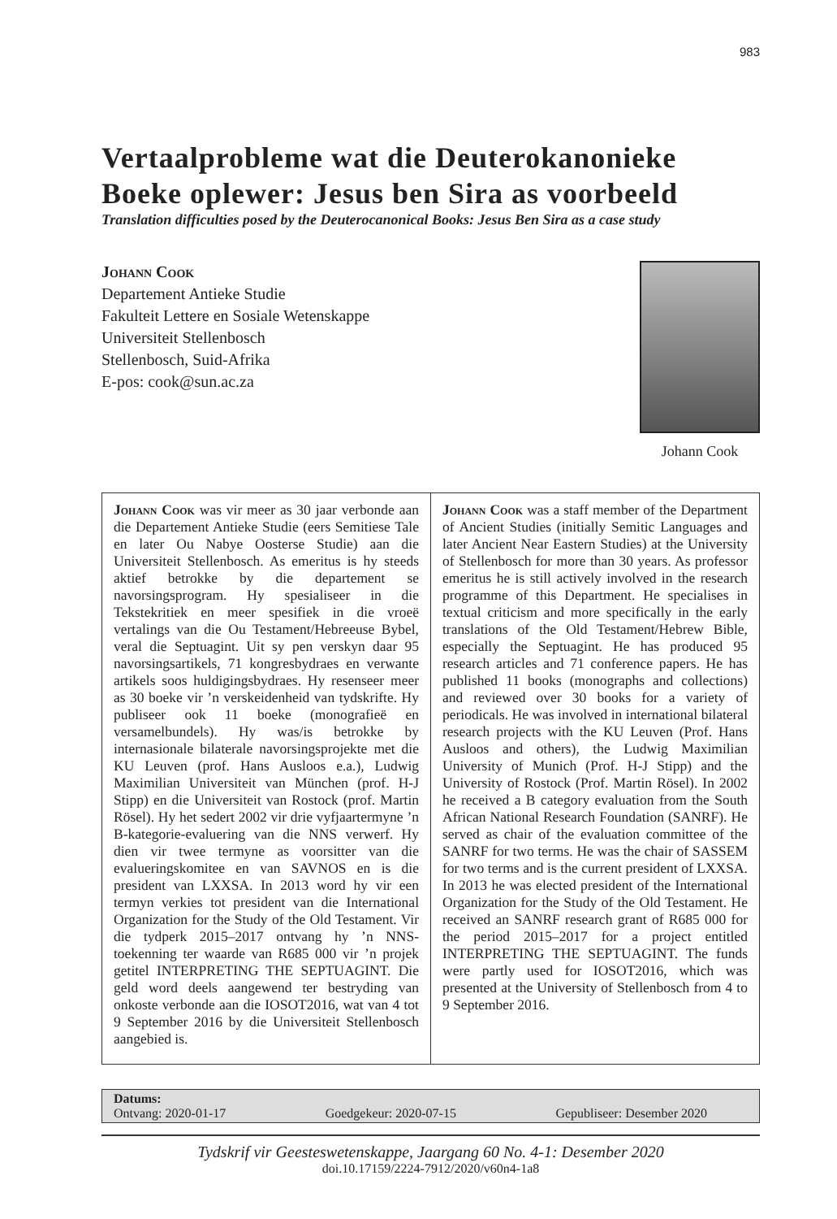983
Vertaalprobleme wat die Deuterokanonieke Boeke oplewer: Jesus ben Sira as voorbeeld
Translation difficulties posed by the Deuterocanonical Books: Jesus Ben Sira as a case study
Johann Cook
Departement Antieke Studie
Fakulteit Lettere en Sosiale Wetenskappe
Universiteit Stellenbosch
Stellenbosch, Suid-Afrika
E-pos: cook@sun.ac.za
Johann Cook
Johann Cook was vir meer as 30 jaar verbonde aan die Departement Antieke Studie (eers Semitiese Tale en later Ou Nabye Oosterse Studie) aan die Universiteit Stellenbosch. As emeritus is hy steeds aktief betrokke by die departement se navorsingsprogram. Hy spesialiseer in die Tekstekritiek en meer spesifiek in die vroeë vertalings van die Ou Testament/Hebreeuse Bybel, veral die Septuagint. Uit sy pen verskyn daar 95 navorsingsartikels, 71 kongresbydraes en verwante artikels soos huldigingsbydraes. Hy resenseer meer as 30 boeke vir ’n verskeidenheid van tydskrifte. Hy publiseer ook 11 boeke (monografieë en versamelbundels). Hy was/is betrokke by internasionale bilaterale navorsingsprojekte met die KU Leuven (prof. Hans Ausloos e.a.), Ludwig Maximilian Universiteit van München (prof. H-J Stipp) en die Universiteit van Rostock (prof. Martin Rösel). Hy het sedert 2002 vir drie vyfjaartermyne ’n B-kategorie-evaluering van die NNS verwerf. Hy dien vir twee termyne as voorsitter van die evalueringskomitee en van SAVNOS en is die president van LXXSA. In 2013 word hy vir een termyn verkies tot president van die International Organization for the Study of the Old Testament. Vir die tydperk 2015–2017 ontvang hy ’n NNS-toekenning ter waarde van R685 000 vir ’n projek getitel INTERPRETING THE SEPTUAGINT. Die geld word deels aangewend ter bestryding van onkoste verbonde aan die IOSOT2016, wat van 4 tot 9 September 2016 by die Universiteit Stellenbosch aangebied is.
Johann Cook was a staff member of the Department of Ancient Studies (initially Semitic Languages and later Ancient Near Eastern Studies) at the University of Stellenbosch for more than 30 years. As professor emeritus he is still actively involved in the research programme of this Department. He specialises in textual criticism and more specifically in the early translations of the Old Testament/Hebrew Bible, especially the Septuagint. He has produced 95 research articles and 71 conference papers. He has published 11 books (monographs and collections) and reviewed over 30 books for a variety of periodicals. He was involved in international bilateral research projects with the KU Leuven (Prof. Hans Ausloos and others), the Ludwig Maximilian University of Munich (Prof. H-J Stipp) and the University of Rostock (Prof. Martin Rösel). In 2002 he received a B category evaluation from the South African National Research Foundation (SANRF). He served as chair of the evaluation committee of the SANRF for two terms. He was the chair of SASSEM for two terms and is the current president of LXXSA. In 2013 he was elected president of the International Organization for the Study of the Old Testament. He received an SANRF research grant of R685 000 for the period 2015–2017 for a project entitled INTERPRETING THE SEPTUAGINT. The funds were partly used for IOSOT2016, which was presented at the University of Stellenbosch from 4 to 9 September 2016.
Datums:
Ontvang: 2020-01-17 Goedgekeur: 2020-07-15 Gepubliseer: Desember 2020
Tydskrif vir Geesteswetenskappe, Jaargang 60 No. 4-1: Desember 2020
doi.10.17159/2224-7912/2020/v60n4-1a8